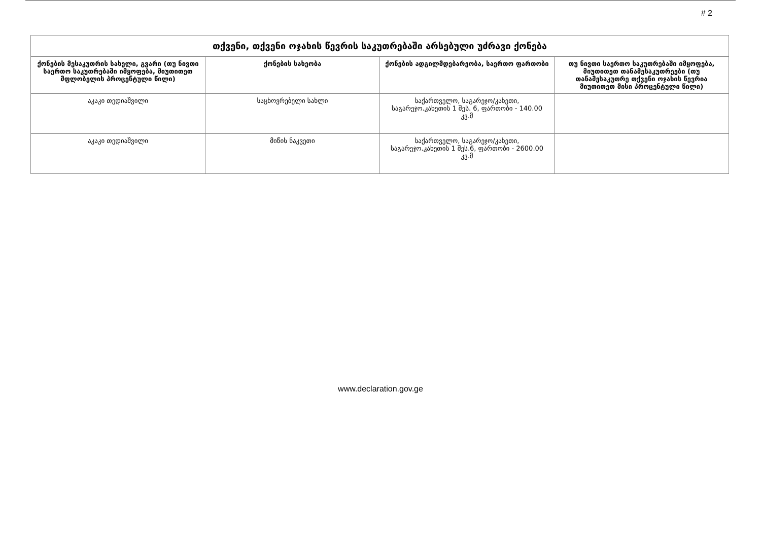# 2
| თქვენი, თქვენი ოჯახის წევრის საკუთრებაში არსებული უძრავი ქონება | | | |
| --- | --- | --- | --- |
| ქონების მესაკუთრის სახელი, გვარი (თუ ნივთი საერთო საკუთრებაში იმყოფება, მიუთითეთ მფლობელის პროცენტული წილი) | ქონების სახეობა | ქონების ადგილმდებარეობა, საერთო ფართობი | თუ ნივთი საერთო საკუთრებაში იმყოფება, მიუთითეთ თანამესაკუთრეები (თუ თანამესაკუთრე თქვენი ოჯახის წევრია მიუთითეთ მისი პროცენტული წილი) |
| აკაკი თედიაშვილი | საცხოვრებელი სახლი | საქართველო, საგარეჯო/კახეთი, საგარეჯო.კახეთის 1 შეს. 6, ფართობი - 140.00 კვ.მ | |
| აკაკი თედიაშვილი | მიწის ნაკვეთი | საქართველო, საგარეჯო/კახეთი, საგარეჯო.კახეთის 1 შეს.6, ფართობი - 2600.00 კვ.მ | |
www.declaration.gov.ge